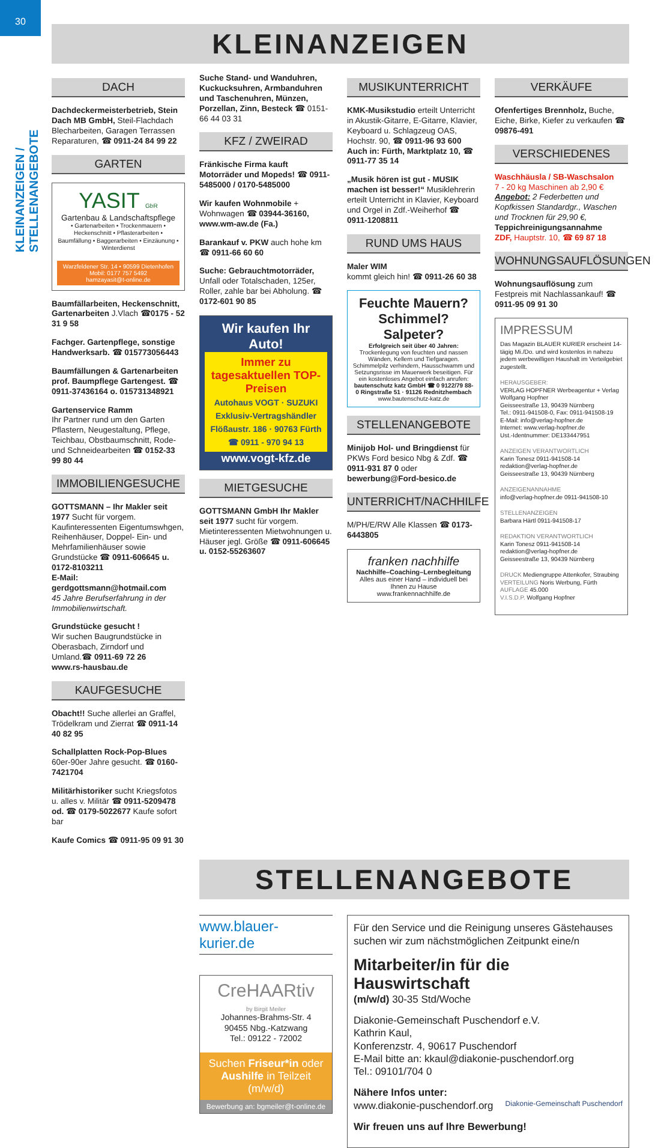30
KLEINANZEIGEN / STELLENANGEBOTE
KLEINANZEIGEN
DACH
Dachdeckermeisterbetrieb, Stein Dach MB GmbH, Steil-Flachdach Blecharbeiten, Garagen Terrassen Reparaturen, ☎ 0911-24 84 99 22
GARTEN
YASIT GbR
Gartenbau & Landschaftspflege
• Gartenarbeiten • Trockenmauern • Heckenschnitt • Pflasterarbeiten • Baumfällung • Baggerarbeiten • Einzäunung • Winterdienst
Warzfeldener Str. 14 • 90599 Dietenhofen
Mobil: 0177 757 5492
hamzayasit@t-online.de
Baumfällarbeiten, Heckenschnitt, Gartenarbeiten J.Vlach ☎0175 - 52 31 9 58
Fachger. Gartenpflege, sonstige Handwerksarb. ☎ 015773056443
Baumfällungen & Gartenarbeiten prof. Baumpflege Gartengest. ☎ 0911-37436164 o. 015731348921
Gartenservice Ramm
Ihr Partner rund um den Garten Pflastern, Neugestaltung, Pflege, Teichbau, Obstbaumschnitt, Rode- und Schneidearbeiten ☎ 0152-33 99 80 44
IMMOBILIENGESUCHE
GOTTSMANN – Ihr Makler seit 1977 Sucht für vorgem. Kaufinteressenten Eigentumswhgen, Reihenhäuser, Doppel- Ein- und Mehrfamilienhäuser sowie Grundstücke ☎ 0911-606645 u. 0172-8103211
E-Mail: gerdgottsmann@hotmail.com
45 Jahre Berufserfahrung in der Immobilienwirtschaft.
Grundstücke gesucht !
Wir suchen Baugrundstücke in Oberasbach, Zirndorf und Umland.☎ 0911-69 72 26
www.rs-hausbau.de
KAUFGESUCHE
Obacht!! Suche allerlei an Graffel, Trödelkram und Zierrat ☎ 0911-14 40 82 95
Schallplatten Rock-Pop-Blues 60er-90er Jahre gesucht. ☎ 0160-7421704
Militärhistoriker sucht Kriegsfotos u. alles v. Militär ☎ 0911-5209478 od. ☎ 0179-5022677 Kaufe sofort bar
Kaufe Comics ☎ 0911-95 09 91 30
Suche Stand- und Wanduhren, Kuckucksuhren, Armbanduhren und Taschenuhren, Münzen, Porzellan, Zinn, Besteck ☎ 0151-66 44 03 31
KFZ / ZWEIRAD
Fränkische Firma kauft Motorräder und Mopeds! ☎ 0911-5485000 / 0170-5485000
Wir kaufen Wohnmobile + Wohnwagen ☎ 03944-36160, www.wm-aw.de (Fa.)
Barankauf v. PKW auch hohe km ☎ 0911-66 60 60
Suche: Gebrauchtmotorräder, Unfall oder Totalschaden, 125er, Roller, zahle bar bei Abholung. ☎ 0172-601 90 85
Wir kaufen Ihr Auto!
Immer zu tagesaktuellen TOP-Preisen
Autohaus VOGT · SUZUKI
Exklusiv-Vertragshändler
Flößaustr. 186 · 90763 Fürth ☎ 0911 - 970 94 13
www.vogt-kfz.de
MIETGESUCHE
GOTTSMANN GmbH Ihr Makler seit 1977 sucht für vorgem. Mietinteressenten Mietwohnungen u. Häuser jegl. Größe ☎ 0911-606645 u. 0152-55263607
MUSIKUNTERRICHT
KMK-Musikstudio erteilt Unterricht in Akustik-Gitarre, E-Gitarre, Klavier, Keyboard u. Schlagzeug OAS, Hochstr. 90, ☎ 0911-96 93 600 Auch in: Fürth, Marktplatz 10, ☎ 0911-77 35 14
„Musik hören ist gut - MUSIK machen ist besser!“ Musiklehrerin erteilt Unterricht in Klavier, Keyboard und Orgel in Zdf.-Weiherhof ☎ 0911-1208811
RUND UMS HAUS
Maler WIM
kommt gleich hin! ☎ 0911-26 60 38
Feuchte Mauern? Schimmel? Salpeter?
Erfolgreich seit über 40 Jahren: Trockenlegung von feuchten und nassen Wänden, Kellern und Tiefgaragen. Schimmelpilz verhindern, Hausschwamm und Setzungsrisse im Mauerwerk beseitigen. Für ein kostenloses Angebot einfach anrufen: bautenschutz katz GmbH ☎ 0 9122/79 88-0 Ringstraße 51 · 91126 Rednitzhembach www.bautenschutz-katz.de
STELLENANGEBOTE
Minijob Hol- und Bringdienst für PKWs Ford besico Nbg & Zdf. ☎ 0911-931 87 0 oder bewerbung@Ford-besico.de
UNTERRICHT/NACHHILFE
M/PH/E/RW Alle Klassen ☎ 0173-6443805
franken nachhilfe
Nachhilfe–Coaching–Lernbegleitung
Alles aus einer Hand – individuell bei Ihnen zu Hause
www.frankennachhilfe.de
VERKÄUFE
Ofenfertiges Brennholz, Buche, Eiche, Birke, Kiefer zu verkaufen ☎ 09876-491
VERSCHIEDENES
Waschhäusla / SB-Waschsalon
7 - 20 kg Maschinen ab 2,90 €
Angebot: 2 Federbetten und Kopfkissen Standardgr., Waschen und Trocknen für 29,90 €, Teppichreinigungsannahme
ZDF, Hauptstr. 10, ☎ 69 87 18
WOHNUNGSAUFLÖSUNGEN
Wohnungsauflösung zum Festpreis mit Nachlassankauf! ☎ 0911-95 09 91 30
IMPRESSUM
Das Magazin BLAUER KURIER erscheint 14-tägig Mi./Do. und wird kostenlos in nahezu jedem werbewilligen Haushalt im Verteilgebiet zugestellt.
HERAUSGEBER:
VERLAG HOPFNER Werbeagentur + Verlag
Wolfgang Hopfner
Geisseestraße 13, 90439 Nürnberg
Tel.: 0911-941508-0, Fax: 0911-941508-19
E-Mail: info@verlag-hopfner.de
Internet: www.verlag-hopfner.de
Ust.-Identnummer: DE133447951
ANZEIGEN VERANTWORTLICH
Karin Tonesz 0911-941508-14
redaktion@verlag-hopfner.de
Geisseestraße 13, 90439 Nürnberg
ANZEIGENANNAHME
info@verlag-hopfner.de 0911-941508-10
STELLENANZEIGEN
Barbara Härtl 0911-941508-17
REDAKTION VERANTWORTLICH
Karin Tonesz 0911-941508-14
redaktion@verlag-hopfner.de
Geisseestraße 13, 90439 Nürnberg
DRUCK Mediengruppe Attenkofer, Straubing
VERTEILUNG Noris Werbung, Fürth
AUFLAGE 45.000
V.I.S.D.P. Wolfgang Hopfner
STELLENANGEBOTE
www.blauer-kurier.de
CreHAARtiv
by Birgit Meiler
Johannes-Brahms-Str. 4
90455 Nbg.-Katzwang
Tel.: 09122 - 72002
Suchen Friseur*in oder Aushilfe in Teilzeit (m/w/d)
Bewerbung an: bgmeiler@t-online.de
Für den Service und die Reinigung unseres Gästehauses suchen wir zum nächstmöglichen Zeitpunkt eine/n
Mitarbeiter/in für die Hauswirtschaft
(m/w/d) 30-35 Std/Woche
Diakonie-Gemeinschaft Puschendorf e.V.
Kathrin Kaul,
Konferenzstr. 4, 90617 Puschendorf
E-Mail bitte an: kkaul@diakonie-puschendorf.org
Tel.: 09101/704 0
Nähere Infos unter:
www.diakonie-puschendorf.org Diakonie-Gemeinschaft Puschendorf
Wir freuen uns auf Ihre Bewerbung!